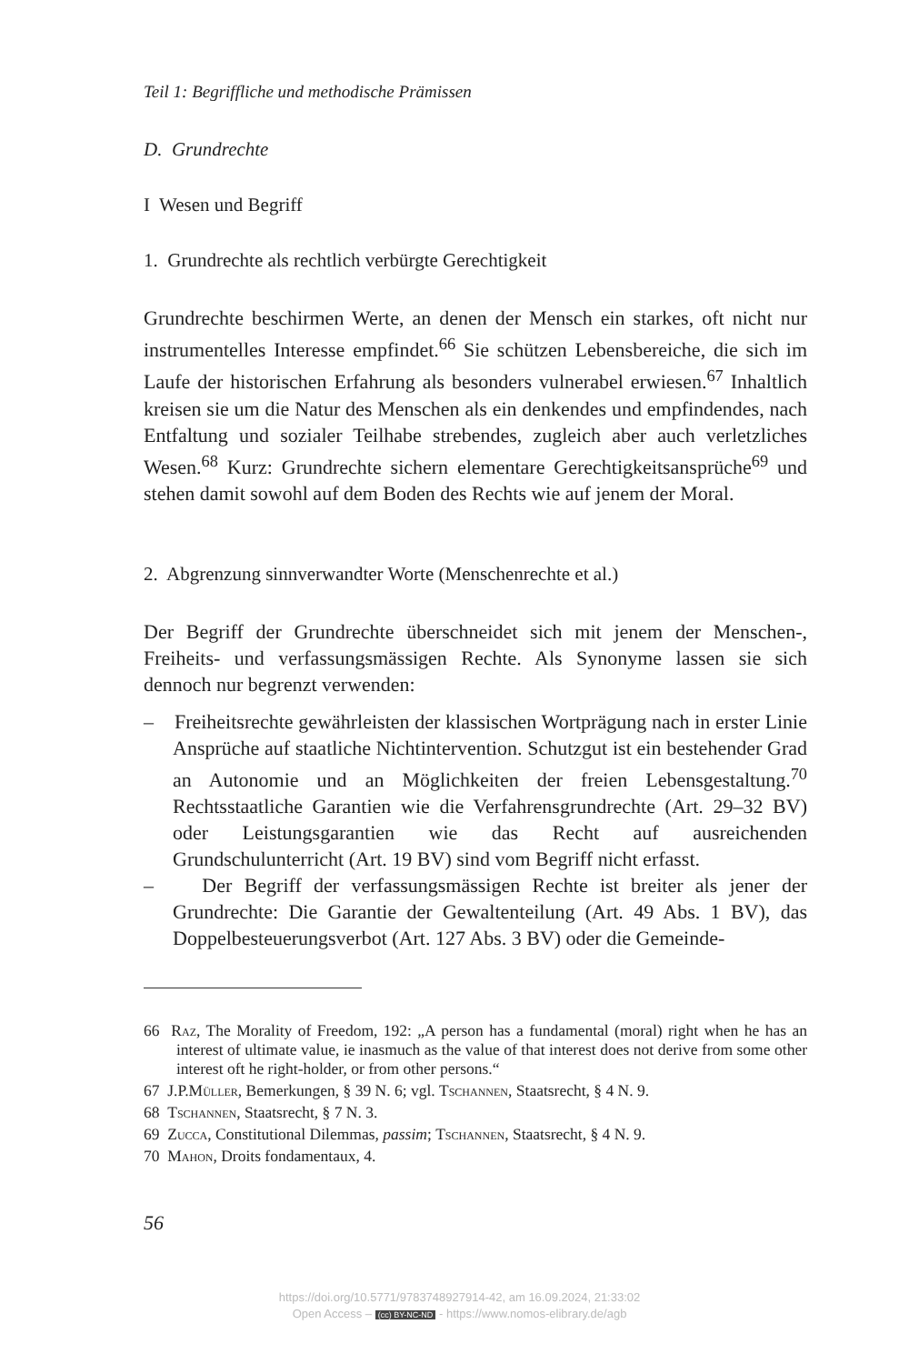Teil 1: Begriffliche und methodische Prämissen
D. Grundrechte
I Wesen und Begriff
1. Grundrechte als rechtlich verbürgte Gerechtigkeit
Grundrechte beschirmen Werte, an denen der Mensch ein starkes, oft nicht nur instrumentelles Interesse empfindet.<sup>66</sup> Sie schützen Lebensbereiche, die sich im Laufe der historischen Erfahrung als besonders vulnerabel erwiesen.<sup>67</sup> Inhaltlich kreisen sie um die Natur des Menschen als ein denkendes und empfindendes, nach Entfaltung und sozialer Teilhabe strebendes, zugleich aber auch verletzliches Wesen.<sup>68</sup> Kurz: Grundrechte sichern elementare Gerechtigkeitsansprüche<sup>69</sup> und stehen damit sowohl auf dem Boden des Rechts wie auf jenem der Moral.
2. Abgrenzung sinnverwandter Worte (Menschenrechte et al.)
Der Begriff der Grundrechte überschneidet sich mit jenem der Menschen-, Freiheits- und verfassungsmässigen Rechte. Als Synonyme lassen sie sich dennoch nur begrenzt verwenden:
– Freiheitsrechte gewährleisten der klassischen Wortprägung nach in erster Linie Ansprüche auf staatliche Nichtintervention. Schutzgut ist ein bestehender Grad an Autonomie und an Möglichkeiten der freien Lebensgestaltung.<sup>70</sup> Rechtsstaatliche Garantien wie die Verfahrensgrundrechte (Art. 29–32 BV) oder Leistungsgarantien wie das Recht auf ausreichenden Grundschulunterricht (Art. 19 BV) sind vom Begriff nicht erfasst.
– Der Begriff der verfassungsmässigen Rechte ist breiter als jener der Grundrechte: Die Garantie der Gewaltenteilung (Art. 49 Abs. 1 BV), das Doppelbesteuerungsverbot (Art. 127 Abs. 3 BV) oder die Gemeinde-
66 Raz, The Morality of Freedom, 192: „A person has a fundamental (moral) right when he has an interest of ultimate value, ie inasmuch as the value of that interest does not derive from some other interest oft he right-holder, or from other persons.“
67 J.P.Müller, Bemerkungen, § 39 N. 6; vgl. Tschannen, Staatsrecht, § 4 N. 9.
68 Tschannen, Staatsrecht, § 7 N. 3.
69 Zucca, Constitutional Dilemmas, passim; Tschannen, Staatsrecht, § 4 N. 9.
70 Mahon, Droits fondamentaux, 4.
56
https://doi.org/10.5771/9783748927914-42, am 16.09.2024, 21:33:02
Open Access – (cc) BY-NC-ND - https://www.nomos-elibrary.de/agb